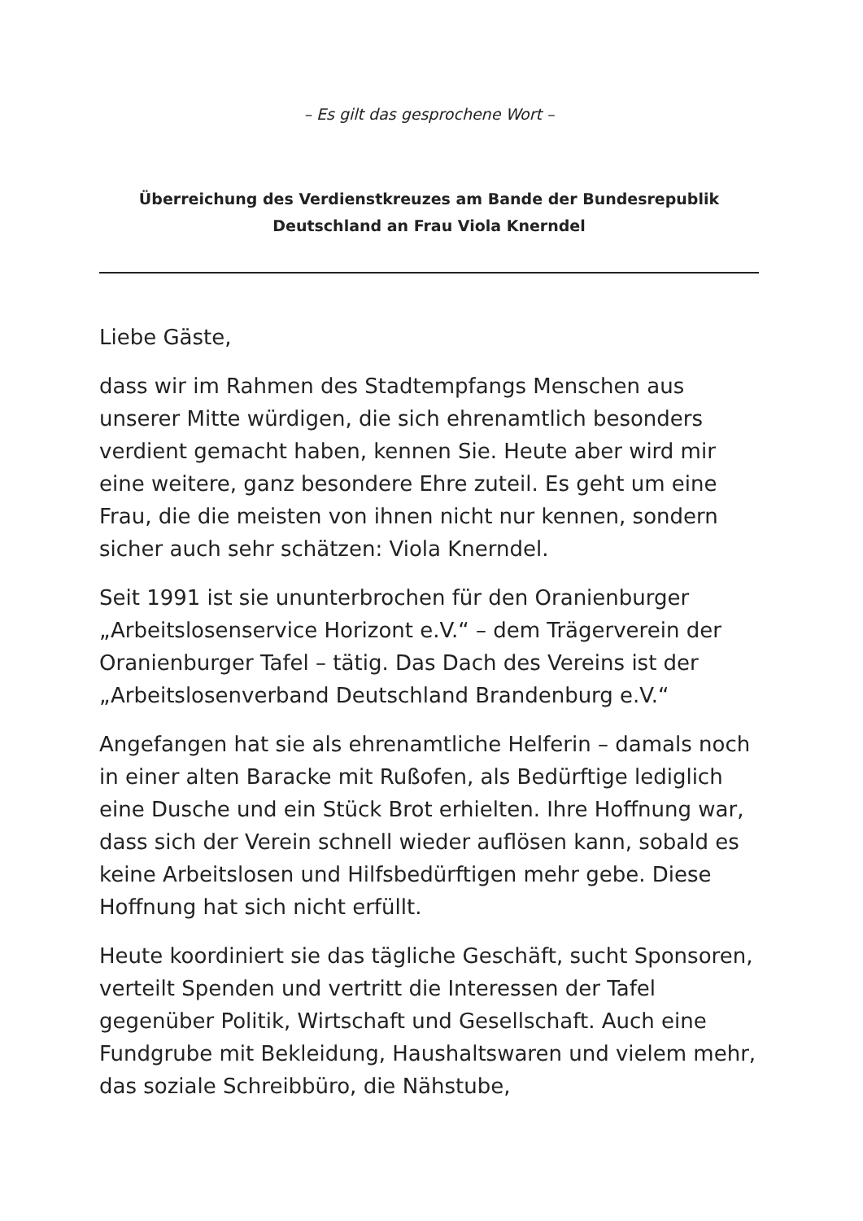– Es gilt das gesprochene Wort –
Überreichung des Verdienstkreuzes am Bande der Bundesrepublik
Deutschland an Frau Viola Knerndel
Liebe Gäste,
dass wir im Rahmen des Stadtempfangs Menschen aus unserer Mitte würdigen, die sich ehrenamtlich besonders verdient gemacht haben, kennen Sie. Heute aber wird mir eine weitere, ganz besondere Ehre zuteil. Es geht um eine Frau, die die meisten von ihnen nicht nur kennen, sondern sicher auch sehr schätzen: Viola Knerndel.
Seit 1991 ist sie ununterbrochen für den Oranienburger „Arbeitslosenservice Horizont e.V.“ – dem Trägerverein der Oranienburger Tafel – tätig. Das Dach des Vereins ist der „Arbeitslosenverband Deutschland Brandenburg e.V.“
Angefangen hat sie als ehrenamtliche Helferin – damals noch in einer alten Baracke mit Rußofen, als Bedürftige lediglich eine Dusche und ein Stück Brot erhielten. Ihre Hoffnung war, dass sich der Verein schnell wieder auflösen kann, sobald es keine Arbeitslosen und Hilfsbedürftigen mehr gebe. Diese Hoffnung hat sich nicht erfüllt.
Heute koordiniert sie das tägliche Geschäft, sucht Sponsoren, verteilt Spenden und vertritt die Interessen der Tafel gegenüber Politik, Wirtschaft und Gesellschaft. Auch eine Fundgrube mit Bekleidung, Haushaltswaren und vielem mehr, das soziale Schreibbüro, die Nähstube,